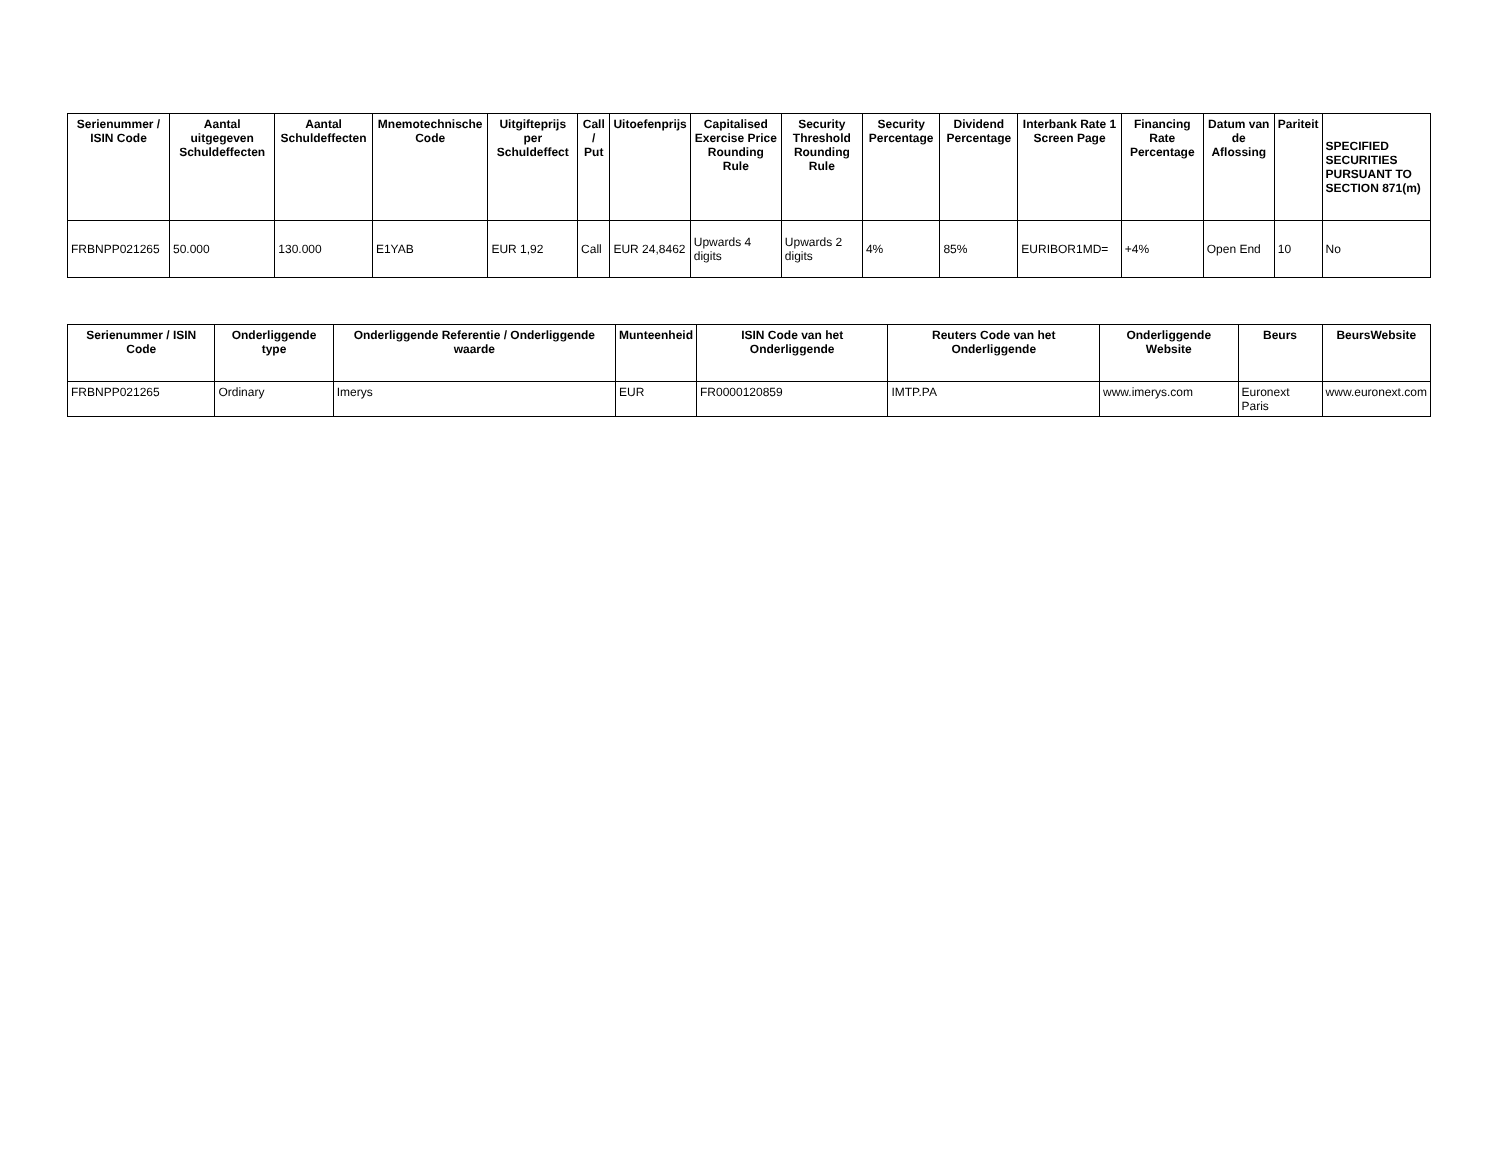| Serienummer / ISIN Code | Aantal uitgegeven Schuldeffecten | Aantal Schuldeffecten | Mnemotechnische Code | Uitgifteprijs per Schuldeffect | Call / Put | Uitoefenprijs | Capitalised Exercise Price Rounding Rule | Security Threshold Rounding Rule | Security Percentage | Dividend Percentage | Interbank Rate 1 Screen Page | Financing Rate Percentage | Datum van de Aflossing | Pariteit | SPECIFIED SECURITIES PURSUANT TO SECTION 871(m) |
| --- | --- | --- | --- | --- | --- | --- | --- | --- | --- | --- | --- | --- | --- | --- | --- |
| FRBNPP021265 | 50.000 | 130.000 | E1YAB | EUR 1,92 | Call | EUR 24,8462 | Upwards 4 digits | Upwards 2 digits | 4% | 85% | EURIBOR1MD= | +4% | Open End | 10 | No |
| Serienummer / ISIN Code | Onderliggende type | Onderliggende Referentie / Onderliggende waarde | Munteenheid | ISIN Code van het Onderliggende | Reuters Code van het Onderliggende | Onderliggende Website | Beurs | BeursWebsite |
| --- | --- | --- | --- | --- | --- | --- | --- | --- |
| FRBNPP021265 | Ordinary | Imerys | EUR | FR0000120859 | IMTP.PA | www.imerys.com | Euronext Paris | www.euronext.com |